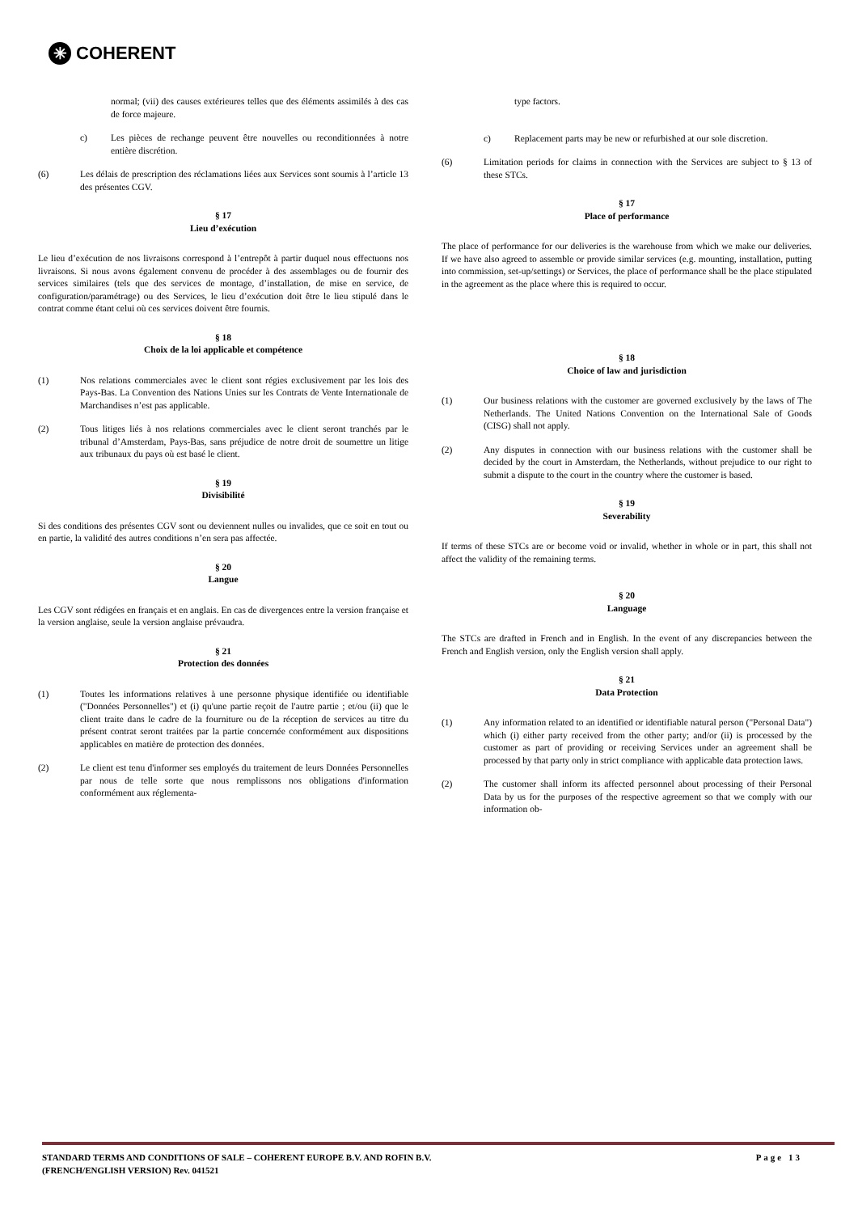✳ COHERENT
normal; (vii) des causes extérieures telles que des éléments assimilés à des cas de force majeure.
c) Les pièces de rechange peuvent être nouvelles ou reconditionnées à notre entière discrétion.
(6) Les délais de prescription des réclamations liées aux Services sont soumis à l’article 13 des présentes CGV.
§ 17
Lieu d’exécution
Le lieu d’exécution de nos livraisons correspond à l’entrepôt à partir duquel nous effectuons nos livraisons. Si nous avons également convenu de procéder à des assemblages ou de fournir des services similaires (tels que des services de montage, d’installation, de mise en service, de configuration/paramétrage) ou des Services, le lieu d’exécution doit être le lieu stipulé dans le contrat comme étant celui où ces services doivent être fournis.
§ 18
Choix de la loi applicable et compétence
(1) Nos relations commerciales avec le client sont régies exclusivement par les lois des Pays-Bas. La Convention des Nations Unies sur les Contrats de Vente Internationale de Marchandises n’est pas applicable.
(2) Tous litiges liés à nos relations commerciales avec le client seront tranchés par le tribunal d’Amsterdam, Pays-Bas, sans préjudice de notre droit de soumettre un litige aux tribunaux du pays où est basé le client.
§ 19
Divisibilité
Si des conditions des présentes CGV sont ou deviennent nulles ou invalides, que ce soit en tout ou en partie, la validité des autres conditions n’en sera pas affectée.
§ 20
Langue
Les CGV sont rédigées en français et en anglais. En cas de divergences entre la version française et la version anglaise, seule la version anglaise prévaudra.
§ 21
Protection des données
(1) Toutes les informations relatives à une personne physique identifiée ou identifiable ("Données Personnelles") et (i) qu'une partie reçoit de l'autre partie ; et/ou (ii) que le client traite dans le cadre de la fourniture ou de la réception de services au titre du présent contrat seront traitées par la partie concernée conformément aux dispositions applicables en matière de protection des données.
(2) Le client est tenu d'informer ses employés du traitement de leurs Données Personnelles par nous de telle sorte que nous remplissons nos obligations d'information conformément aux réglementa-
type factors.
c) Replacement parts may be new or refurbished at our sole discretion.
(6) Limitation periods for claims in connection with the Services are subject to § 13 of these STCs.
§ 17
Place of performance
The place of performance for our deliveries is the warehouse from which we make our deliveries. If we have also agreed to assemble or provide similar services (e.g. mounting, installation, putting into commission, set-up/settings) or Services, the place of performance shall be the place stipulated in the agreement as the place where this is required to occur.
§ 18
Choice of law and jurisdiction
(1) Our business relations with the customer are governed exclusively by the laws of The Netherlands. The United Nations Convention on the International Sale of Goods (CISG) shall not apply.
(2) Any disputes in connection with our business relations with the customer shall be decided by the court in Amsterdam, the Netherlands, without prejudice to our right to submit a dispute to the court in the country where the customer is based.
§ 19
Severability
If terms of these STCs are or become void or invalid, whether in whole or in part, this shall not affect the validity of the remaining terms.
§ 20
Language
The STCs are drafted in French and in English. In the event of any discrepancies between the French and English version, only the English version shall apply.
§ 21
Data Protection
(1) Any information related to an identified or identifiable natural person ("Personal Data") which (i) either party received from the other party; and/or (ii) is processed by the customer as part of providing or receiving Services under an agreement shall be processed by that party only in strict compliance with applicable data protection laws.
(2) The customer shall inform its affected personnel about processing of their Personal Data by us for the purposes of the respective agreement so that we comply with our information ob-
STANDARD TERMS AND CONDITIONS OF SALE – COHERENT EUROPE B.V. AND ROFIN B.V.
(FRENCH/ENGLISH VERSION) Rev. 041521 Page 13